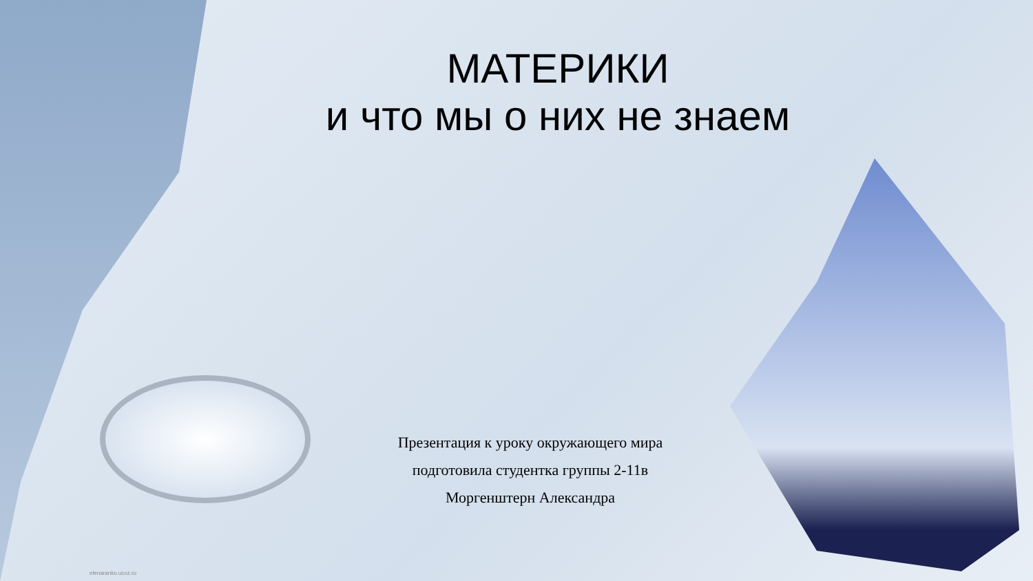МАТЕРИКИ
и что мы о них не знаем
Презентация к уроку окружающего мира
подготовила студентка группы 2-11в
Моргенштерн Александра
elenaranko.ucoz.ru